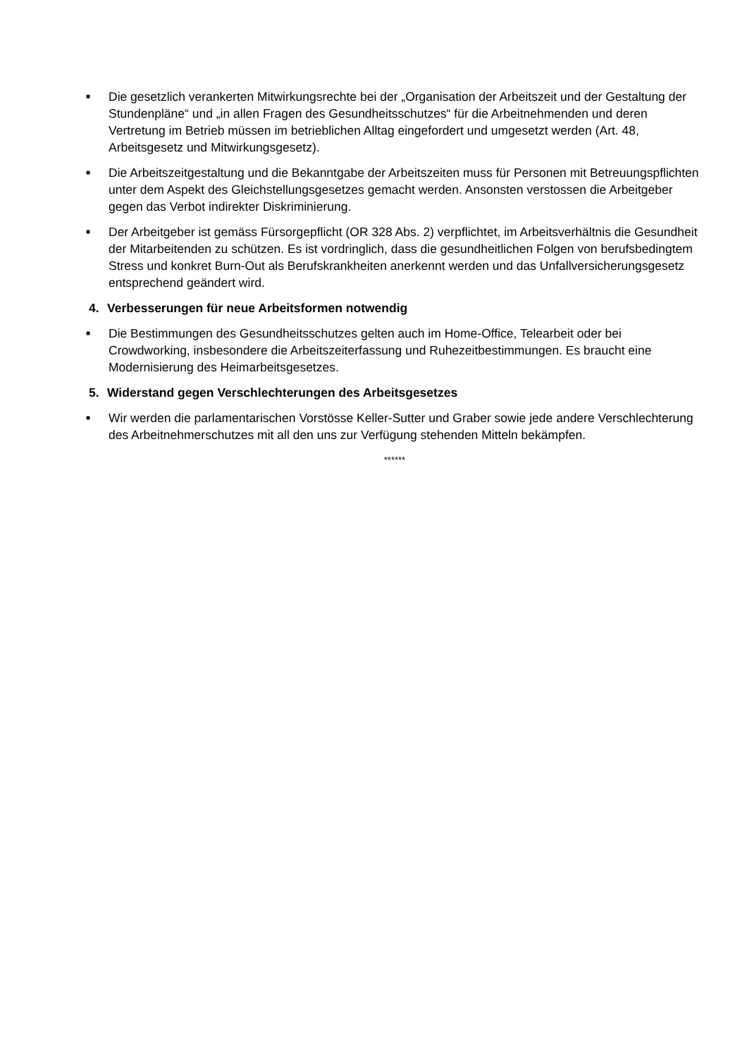■
Die gesetzlich verankerten Mitwirkungsrechte bei der „Organisation der Arbeitszeit und der Gestaltung der Stundenpläne“ und „in allen Fragen des Gesundheitsschutzes“ für die Arbeitnehmenden und deren Vertretung im Betrieb müssen im betrieblichen Alltag eingefordert und umgesetzt werden (Art. 48, Arbeitsgesetz und Mitwirkungsgesetz).
■
Die Arbeitszeitgestaltung und die Bekanntgabe der Arbeitszeiten muss für Personen mit Betreuungspflichten unter dem Aspekt des Gleichstellungsgesetzes gemacht werden. Ansonsten verstossen die Arbeitgeber gegen das Verbot indirekter Diskriminierung.
■
Der Arbeitgeber ist gemäss Fürsorgepflicht (OR 328 Abs. 2) verpflichtet, im Arbeitsverhältnis die Gesundheit der Mitarbeitenden zu schützen. Es ist vordringlich, dass die gesundheitlichen Folgen von berufsbedingtem Stress und konkret Burn-Out als Berufskrankheiten anerkennt werden und das Unfallversicherungsgesetz entsprechend geändert wird.
4. Verbesserungen für neue Arbeitsformen notwendig
■
Die Bestimmungen des Gesundheitsschutzes gelten auch im Home-Office, Telearbeit oder bei Crowdworking, insbesondere die Arbeitszeiterfassung und Ruhezeitbestimmungen. Es braucht eine Modernisierung des Heimarbeitsgesetzes.
5. Widerstand gegen Verschlechterungen des Arbeitsgesetzes
■
Wir werden die parlamentarischen Vorstösse Keller-Sutter und Graber sowie jede andere Verschlechterung des Arbeitnehmerschutzes mit all den uns zur Verfügung stehenden Mitteln bekämpfen.
******